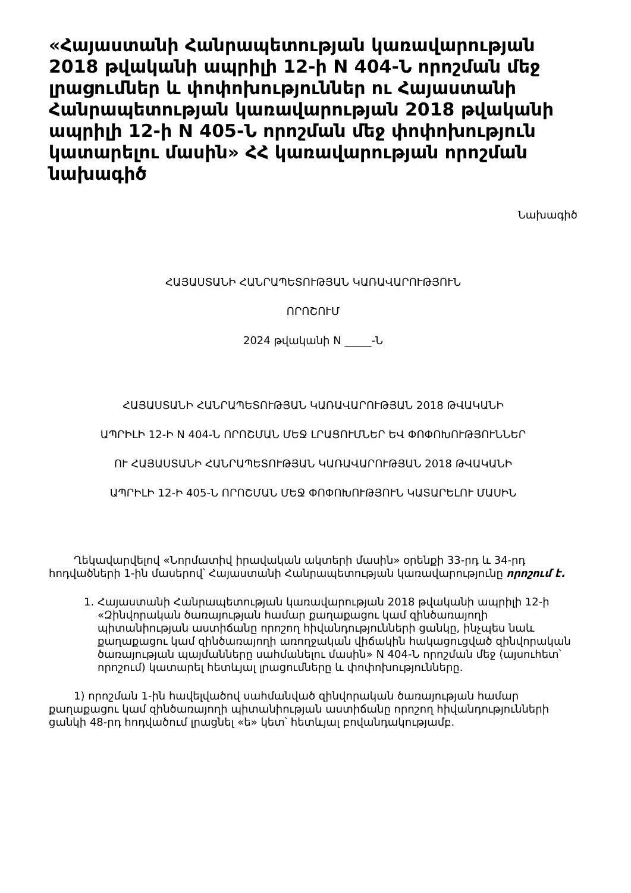«Հայաստանի Հանրապետության կառավարության 2018 թվականի ապրիլի 12-ի N 404-Ն որոշման մեջ լրացումներ և փոփոխություններ ու Հայաստանի Հանրապետության կառավարության 2018 թվականի ապրիլի 12-ի N 405-Ն որոշման մեջ փոփոխություն կատարելու մասին» ՀՀ կառավարության որոշման նախագիծ
Նախագիծ
ՀԱՅԱՍՏԱՆԻ ՀԱՆՐԱՊԵՏՈՒԹՅԱՆ ԿԱՌԱՎԱՐՈՒԹՅՈՒՆ
ՈՐՈՇՈՒՄ
2024 թվականի N _____-Ն
ՀԱՅԱՍՏԱՆԻ ՀԱՆՐԱՊԵՏՈՒԹՅԱՆ ԿԱՌԱՎԱՐՈՒԹՅԱՆ 2018 ԹՎԱԿԱՆԻ
ԱՊՐԻԼԻ 12-Ի N 404-Ն ՈՐՈՇՄԱՆ ՄԵՋ ԼՐԱՑՈՒՄՆԵՐ ԵՎ ՓՈՓՈԽՈՒԹՅՈՒՆՆԵՐ
ՈՒ ՀԱՅԱՍՏԱՆԻ ՀԱՆՐԱՊԵՏՈՒԹՅԱՆ ԿԱՌԱՎԱՐՈՒԹՅԱՆ 2018 ԹՎԱԿԱՆԻ
ԱՊՐԻԼԻ 12-Ի 405-Ն ՈՐՈՇՄԱՆ ՄԵՋ ՓՈՓՈԽՈՒԹՅՈՒՆ ԿԱՏԱՐԵԼՈՒ ՄԱՍԻՆ
Ղեկավարվելով «Նորմատիվ իրավական ակտերի մասին» օրենքի 33-րդ և 34-րդ հոդվածների 1-ին մասերով՝ Հայաստանի Հանրապետության կառավարությունը որոշում է.
1. Հայաստանի Հանրապետության կառավարության 2018 թվականի ապրիլի 12-ի «Զինվորական ծառայության համար քաղաքացու կամ զինծառայողի պիտանիության աստիճանը որոշող հիվանդությունների ցանկը, ինչպես նաև քաղաքացու կամ զինծառայողի առողջական վիճակին հակացուցված զինվորական ծառայության պայմանները սահմանելու մասին» N 404-Ն որոշման մեջ (այսուհետ՝ որոշում) կատարել հետևյալ լրացումները և փոփոխությունները.
1) որոշման 1-ին հավելվածով սահմանված զինվորական ծառայության համար քաղաքացու կամ զինծառայողի պիտանիության աստիճանը որոշող հիվանդությունների ցանկի 48-րդ հոդվածում լրացնել «ե» կետ՝ հետևյալ բովանդակությամբ.